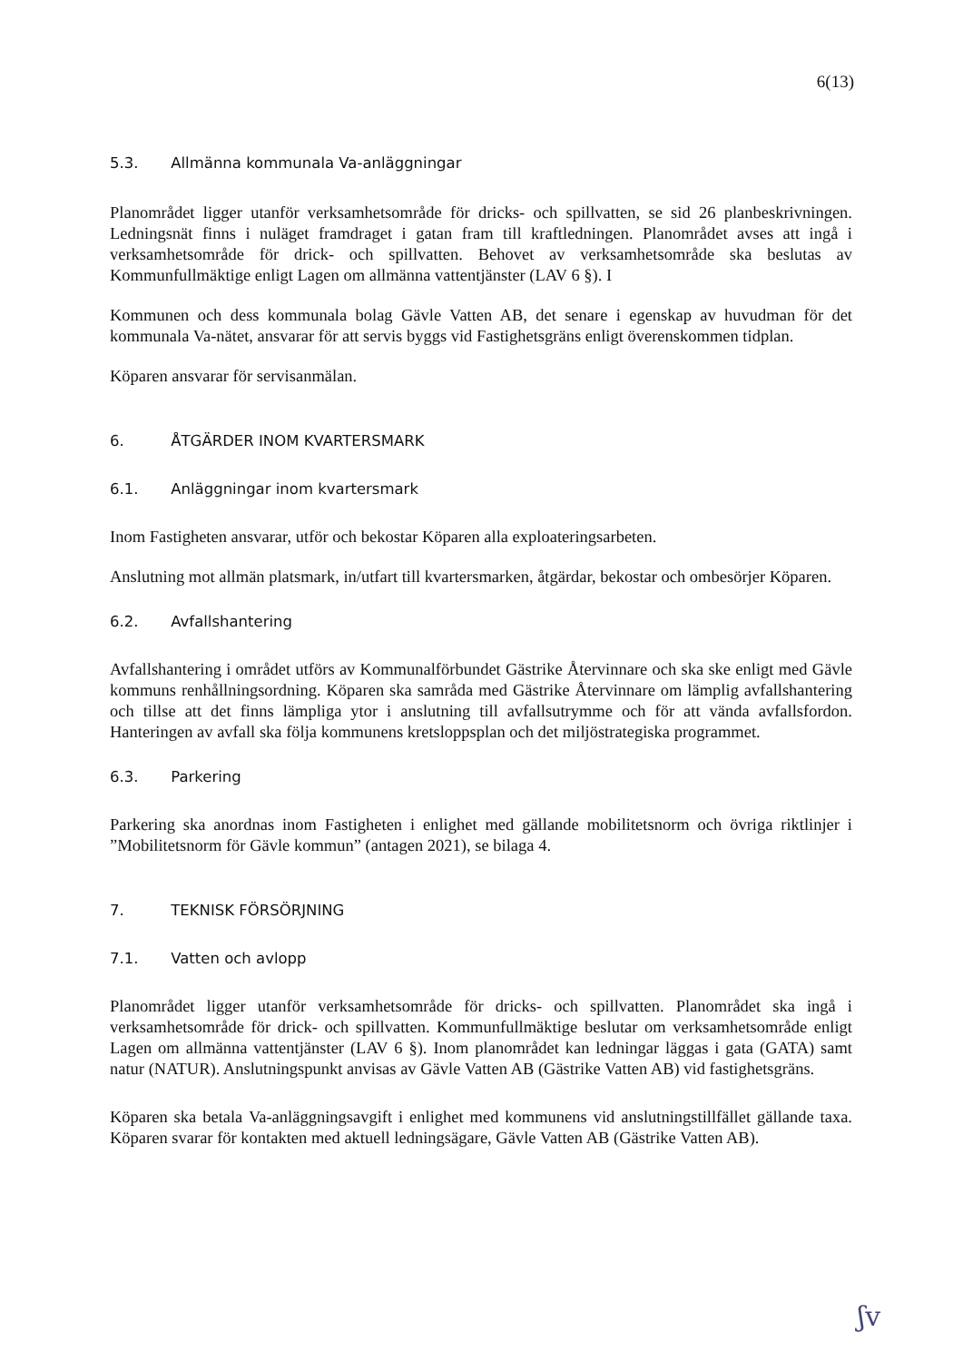6(13)
5.3. Allmänna kommunala Va-anläggningar
Planområdet ligger utanför verksamhetsområde för dricks- och spillvatten, se sid 26 planbeskrivningen. Ledningsnät finns i nuläget framdraget i gatan fram till kraftledningen. Planområdet avses att ingå i verksamhetsområde för drick- och spillvatten. Behovet av verksamhetsområde ska beslutas av Kommunfullmäktige enligt Lagen om allmänna vattentjänster (LAV 6 §). I
Kommunen och dess kommunala bolag Gävle Vatten AB, det senare i egenskap av huvudman för det kommunala Va-nätet, ansvarar för att servis byggs vid Fastighetsgräns enligt överenskommen tidplan.
Köparen ansvarar för servisanmälan.
6. ÅTGÄRDER INOM KVARTERSMARK
6.1. Anläggningar inom kvartersmark
Inom Fastigheten ansvarar, utför och bekostar Köparen alla exploateringsarbeten.
Anslutning mot allmän platsmark, in/utfart till kvartersmarken, åtgärdar, bekostar och ombesörjer Köparen.
6.2. Avfallshantering
Avfallshantering i området utförs av Kommunalförbundet Gästrike Återvinnare och ska ske enligt med Gävle kommuns renhållningsordning. Köparen ska samråda med Gästrike Återvinnare om lämplig avfallshantering och tillse att det finns lämpliga ytor i anslutning till avfallsutrymme och för att vända avfallsfordon. Hanteringen av avfall ska följa kommunens kretsloppsplan och det miljöstrategiska programmet.
6.3. Parkering
Parkering ska anordnas inom Fastigheten i enlighet med gällande mobilitetsnorm och övriga riktlinjer i ”Mobilitetsnorm för Gävle kommun” (antagen 2021), se bilaga 4.
7. TEKNISK FÖRSÖRJNING
7.1. Vatten och avlopp
Planområdet ligger utanför verksamhetsområde för dricks- och spillvatten. Planområdet ska ingå i verksamhetsområde för drick- och spillvatten. Kommunfullmäktige beslutar om verksamhetsområde enligt Lagen om allmänna vattentjänster (LAV 6 §). Inom planområdet kan ledningar läggas i gata (GATA) samt natur (NATUR). Anslutningspunkt anvisas av Gävle Vatten AB (Gästrike Vatten AB) vid fastighetsgräns.
Köparen ska betala Va-anläggningsavgift i enlighet med kommunens vid anslutningstillfället gällande taxa. Köparen svarar för kontakten med aktuell ledningsägare, Gävle Vatten AB (Gästrike Vatten AB).
ʃv